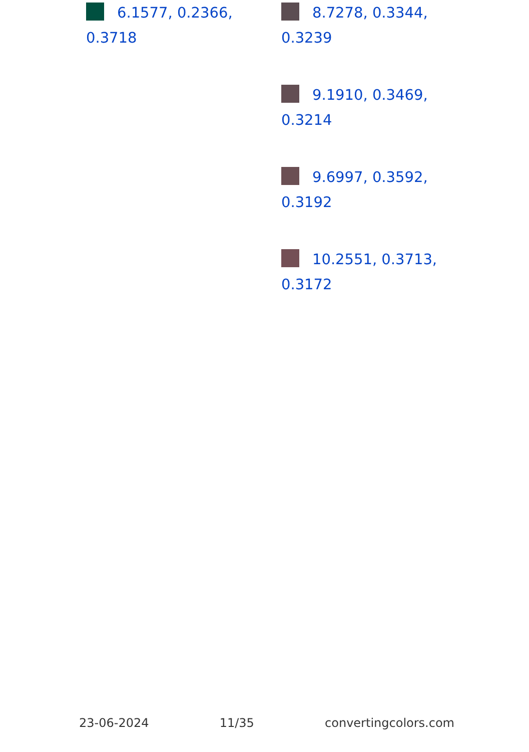6.1577, 0.2366, 0.3718 8.7278, 0.3344, 0.3239
9.1910, 0.3469, 0.3214
9.6997, 0.3592, 0.3192
10.2551, 0.3713, 0.3172
23-06-2024 11/35 convertingcolors.com